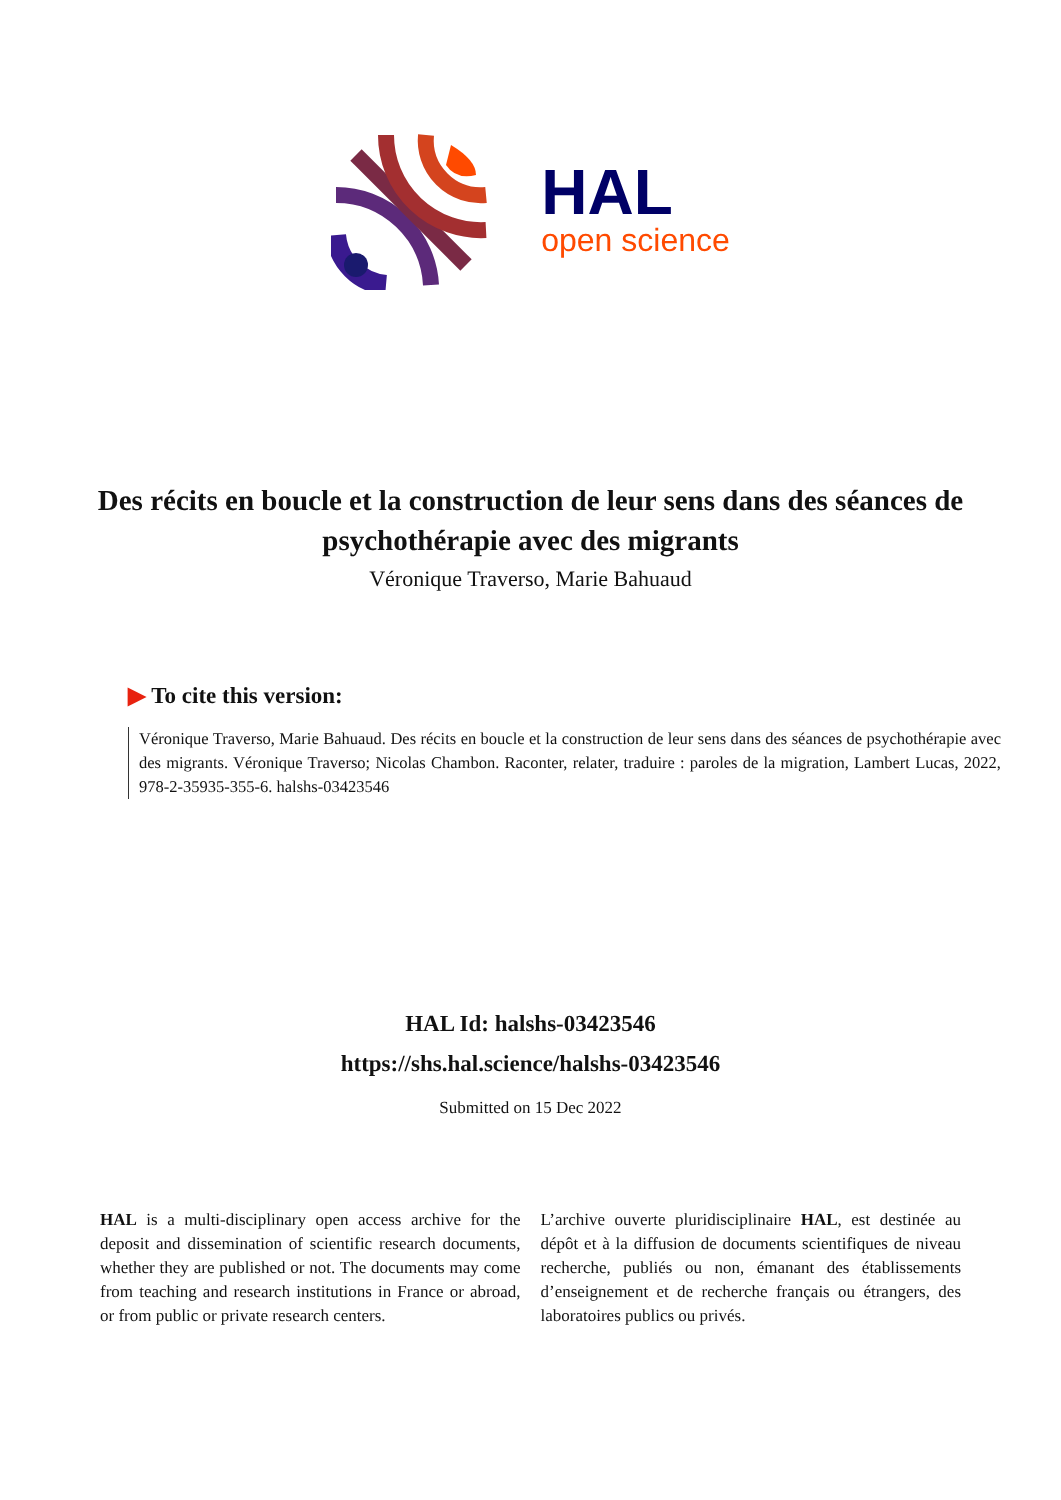HAL
open science
Des récits en boucle et la construction de leur sens dans des séances de psychothérapie avec des migrants
Véronique Traverso, Marie Bahuaud
▶ To cite this version:
Véronique Traverso, Marie Bahuaud. Des récits en boucle et la construction de leur sens dans des séances de psychothérapie avec des migrants. Véronique Traverso; Nicolas Chambon. Raconter, relater, traduire : paroles de la migration, Lambert Lucas, 2022, 978-2-35935-355-6. halshs-03423546
HAL Id: halshs-03423546
https://shs.hal.science/halshs-03423546
Submitted on 15 Dec 2022
HAL is a multi-disciplinary open access archive for the deposit and dissemination of scientific research documents, whether they are published or not. The documents may come from teaching and research institutions in France or abroad, or from public or private research centers.
L’archive ouverte pluridisciplinaire HAL, est destinée au dépôt et à la diffusion de documents scientifiques de niveau recherche, publiés ou non, émanant des établissements d’enseignement et de recherche français ou étrangers, des laboratoires publics ou privés.